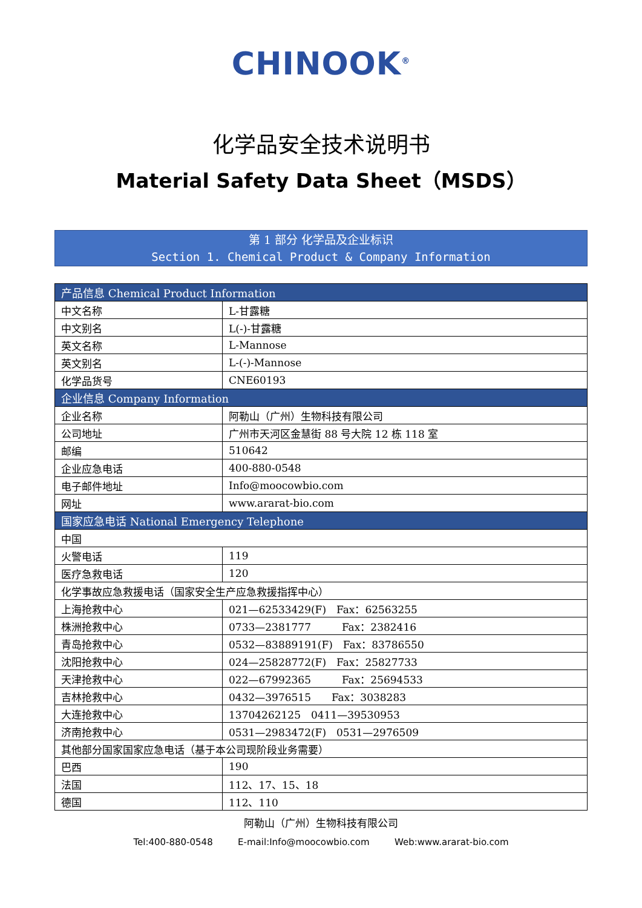CHINOOK<sup>®</sup>
化学品安全技术说明书
Material Safety Data Sheet（MSDS）
第 1 部分 化学品及企业标识
Section 1. Chemical Product & Company Information
| 产品信息 Chemical Product Information | |
| --- | --- |
| 中文名称 | L-甘露糖 |
| 中文别名 | L(-)-甘露糖 |
| 英文名称 | L-Mannose |
| 英文别名 | L-(-)-Mannose |
| 化学品货号 | CNE60193 |
| 企业信息 Company Information | |
| 企业名称 | 阿勒山（广州）生物科技有限公司 |
| 公司地址 | 广州市天河区金慧街 88 号大院 12 栋 118 室 |
| 邮编 | 510642 |
| 企业应急电话 | 400-880-0548 |
| 电子邮件地址 | Info@moocowbio.com |
| 网址 | www.ararat-bio.com |
| 国家应急电话 National Emergency Telephone | |
| 中国 | |
| 火警电话 | 119 |
| 医疗急救电话 | 120 |
| 化学事故应急救援电话（国家安全生产应急救援指挥中心） | |
| 上海抢救中心 | 021—62533429(F) Fax：62563255 |
| 株洲抢救中心 | 0733—2381777 Fax：2382416 |
| 青岛抢救中心 | 0532—83889191(F) Fax：83786550 |
| 沈阳抢救中心 | 024—25828772(F) Fax：25827733 |
| 天津抢救中心 | 022—67992365 Fax：25694533 |
| 吉林抢救中心 | 0432—3976515 Fax：3038283 |
| 大连抢救中心 | 13704262125 0411—39530953 |
| 济南抢救中心 | 0531—2983472(F) 0531—2976509 |
| 其他部分国家国家应急电话（基于本公司现阶段业务需要） | |
| 巴西 | 190 |
| 法国 | 112、17、15、18 |
| 德国 | 112、110 |
阿勒山（广州）生物科技有限公司
Tel:400-880-0548 E-mail:Info@moocowbio.com Web:www.ararat-bio.com